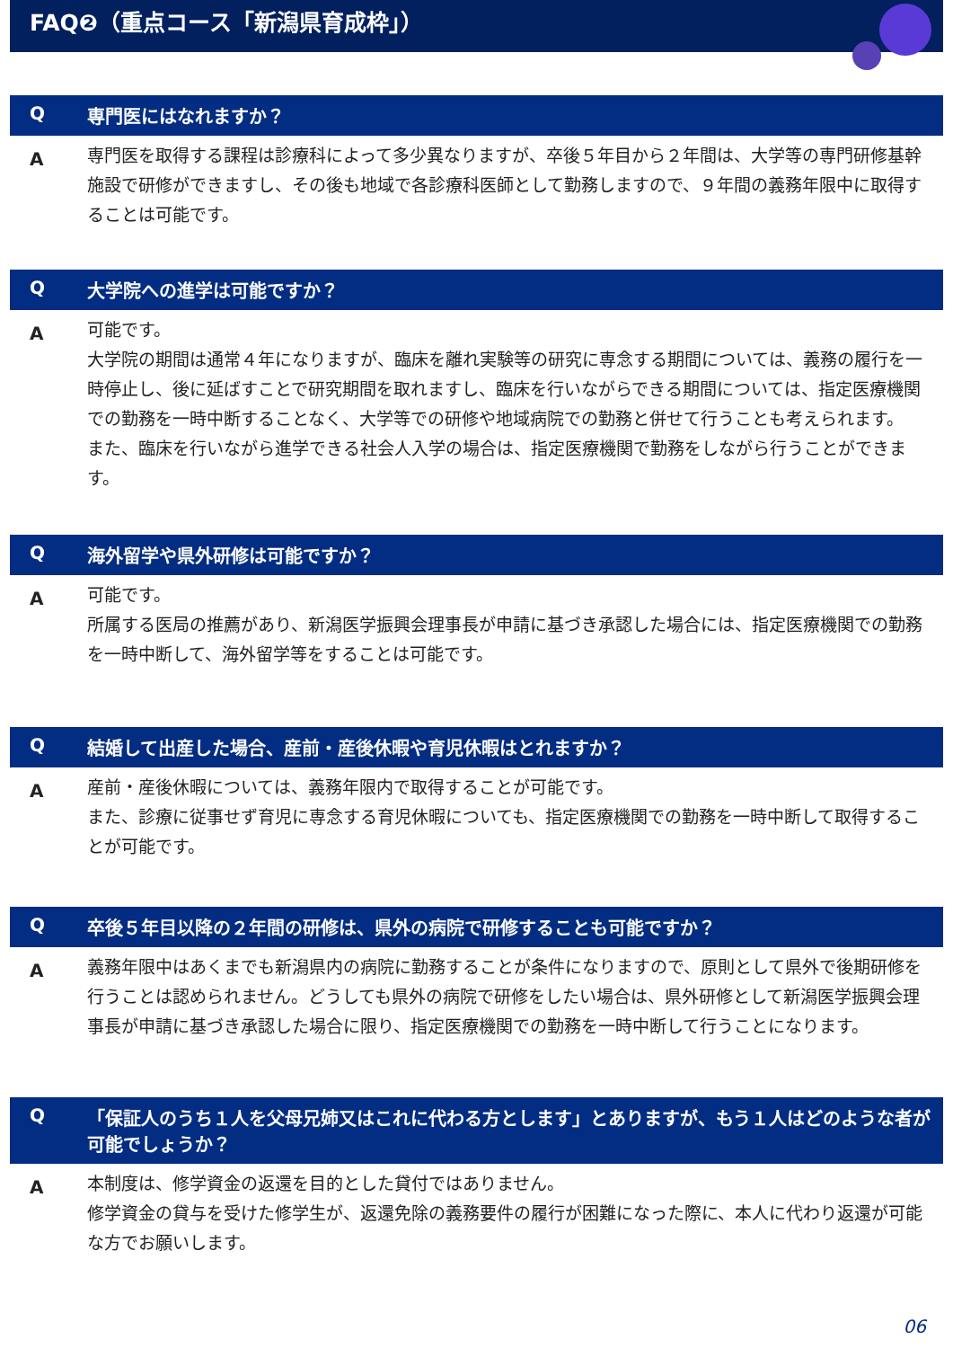FAQ❷（重点コース「新潟県育成枠」）
Q専門医にはなれますか？
A
専門医を取得する課程は診療科によって多少異なりますが、卒後５年目から２年間は、大学等の専門研修基幹施設で研修ができますし、その後も地域で各診療科医師として勤務しますので、９年間の義務年限中に取得することは可能です。
Q大学院への進学は可能ですか？
A
可能です。
大学院の期間は通常４年になりますが、臨床を離れ実験等の研究に専念する期間については、義務の履行を一時停止し、後に延ばすことで研究期間を取れますし、臨床を行いながらできる期間については、指定医療機関での勤務を一時中断することなく、大学等での研修や地域病院での勤務と併せて行うことも考えられます。
また、臨床を行いながら進学できる社会人入学の場合は、指定医療機関で勤務をしながら行うことができます。
Q海外留学や県外研修は可能ですか？
A
可能です。
所属する医局の推薦があり、新潟医学振興会理事長が申請に基づき承認した場合には、指定医療機関での勤務を一時中断して、海外留学等をすることは可能です。
Q結婚して出産した場合、産前・産後休暇や育児休暇はとれますか？
A
産前・産後休暇については、義務年限内で取得することが可能です。
また、診療に従事せず育児に専念する育児休暇についても、指定医療機関での勤務を一時中断して取得することが可能です。
Q卒後５年目以降の２年間の研修は、県外の病院で研修することも可能ですか？
A
義務年限中はあくまでも新潟県内の病院に勤務することが条件になりますので、原則として県外で後期研修を行うことは認められません。どうしても県外の病院で研修をしたい場合は、県外研修として新潟医学振興会理事長が申請に基づき承認した場合に限り、指定医療機関での勤務を一時中断して行うことになります。
Q 「保証人のうち１人を父母兄姉又はこれに代わる方とします」とありますが、もう１人はどのような者が可能でしょうか？
A
本制度は、修学資金の返還を目的とした貸付ではありません。
修学資金の貸与を受けた修学生が、返還免除の義務要件の履行が困難になった際に、本人に代わり返還が可能な方でお願いします。
06